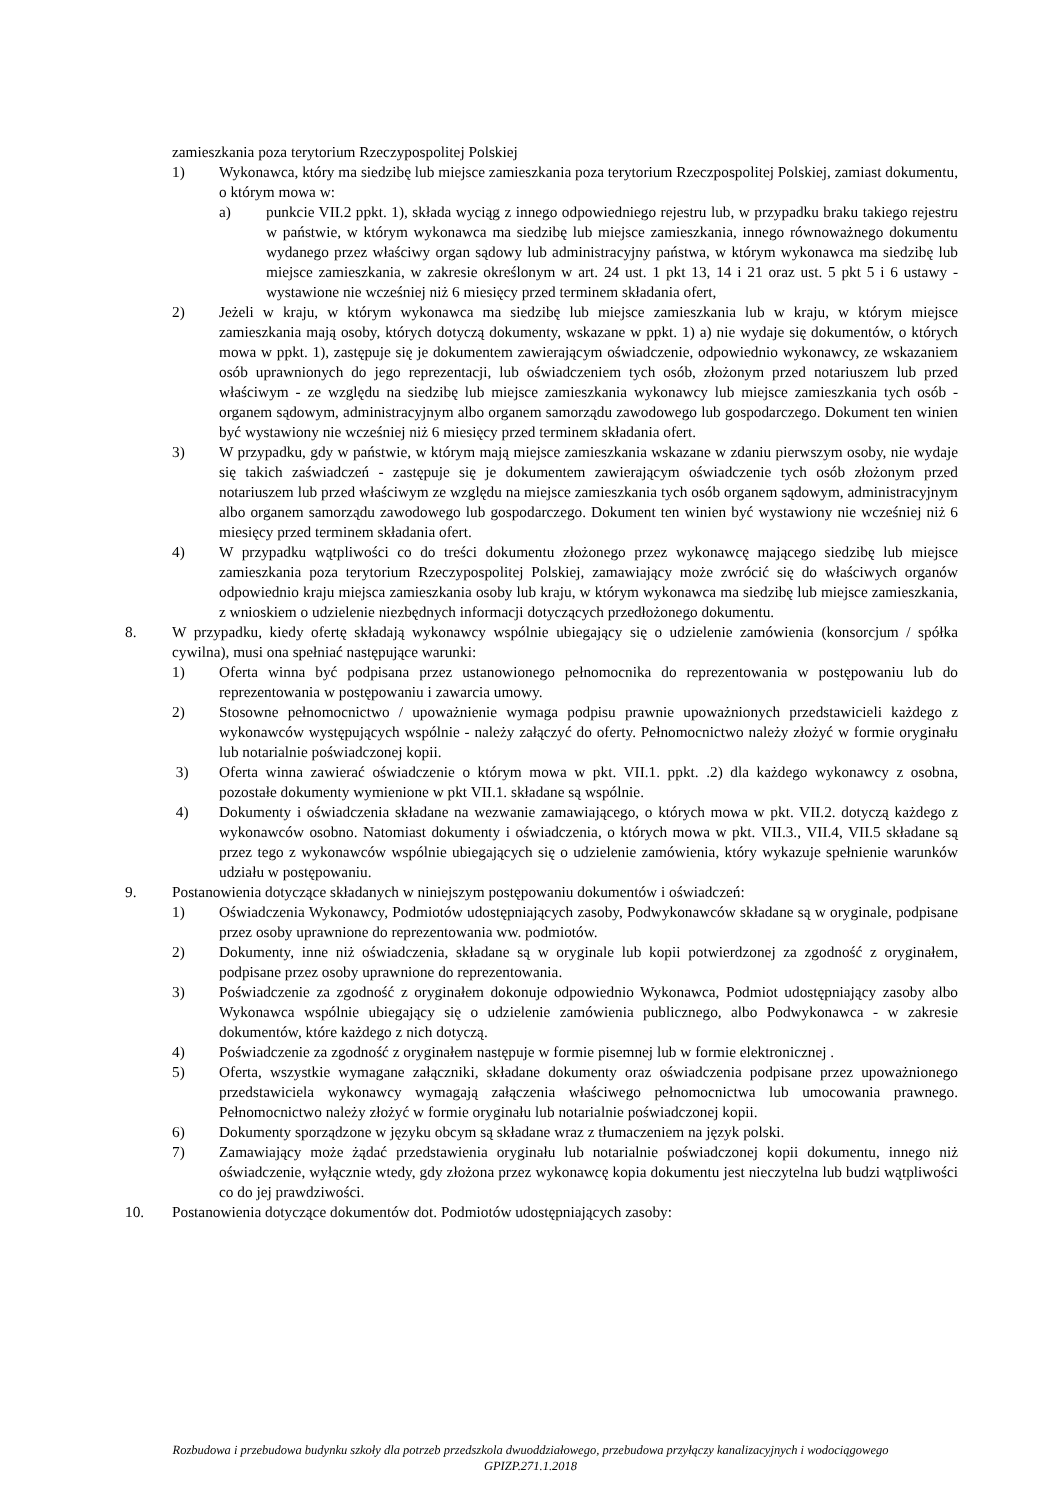zamieszkania poza terytorium Rzeczypospolitej Polskiej
1) Wykonawca, który ma siedzibę lub miejsce zamieszkania poza terytorium Rzeczpospolitej Polskiej, zamiast dokumentu, o którym mowa w:
a) punkcie VII.2 ppkt. 1), składa wyciąg z innego odpowiedniego rejestru lub, w przypadku braku takiego rejestru w państwie, w którym wykonawca ma siedzibę lub miejsce zamieszkania, innego równoważnego dokumentu wydanego przez właściwy organ sądowy lub administracyjny państwa, w którym wykonawca ma siedzibę lub miejsce zamieszkania, w zakresie określonym w art. 24 ust. 1 pkt 13, 14 i 21 oraz ust. 5 pkt 5 i 6 ustawy - wystawione nie wcześniej niż 6 miesięcy przed terminem składania ofert,
2) Jeżeli w kraju, w którym wykonawca ma siedzibę lub miejsce zamieszkania lub w kraju, w którym miejsce zamieszkania mają osoby, których dotyczą dokumenty, wskazane w ppkt. 1) a) nie wydaje się dokumentów, o których mowa w ppkt. 1), zastępuje się je dokumentem zawierającym oświadczenie, odpowiednio wykonawcy, ze wskazaniem osób uprawnionych do jego reprezentacji, lub oświadczeniem tych osób, złożonym przed notariuszem lub przed właściwym - ze względu na siedzibę lub miejsce zamieszkania wykonawcy lub miejsce zamieszkania tych osób - organem sądowym, administracyjnym albo organem samorządu zawodowego lub gospodarczego. Dokument ten winien być wystawiony nie wcześniej niż 6 miesięcy przed terminem składania ofert.
3) W przypadku, gdy w państwie, w którym mają miejsce zamieszkania wskazane w zdaniu pierwszym osoby, nie wydaje się takich zaświadczeń - zastępuje się je dokumentem zawierającym oświadczenie tych osób złożonym przed notariuszem lub przed właściwym ze względu na miejsce zamieszkania tych osób organem sądowym, administracyjnym albo organem samorządu zawodowego lub gospodarczego. Dokument ten winien być wystawiony nie wcześniej niż 6 miesięcy przed terminem składania ofert.
4) W przypadku wątpliwości co do treści dokumentu złożonego przez wykonawcę mającego siedzibę lub miejsce zamieszkania poza terytorium Rzeczypospolitej Polskiej, zamawiający może zwrócić się do właściwych organów odpowiednio kraju miejsca zamieszkania osoby lub kraju, w którym wykonawca ma siedzibę lub miejsce zamieszkania, z wnioskiem o udzielenie niezbędnych informacji dotyczących przedłożonego dokumentu.
8. W przypadku, kiedy ofertę składają wykonawcy wspólnie ubiegający się o udzielenie zamówienia (konsorcjum / spółka cywilna), musi ona spełniać następujące warunki:
1) Oferta winna być podpisana przez ustanowionego pełnomocnika do reprezentowania w postępowaniu lub do reprezentowania w postępowaniu i zawarcia umowy.
2) Stosowne pełnomocnictwo / upoważnienie wymaga podpisu prawnie upoważnionych przedstawicieli każdego z wykonawców występujących wspólnie - należy załączyć do oferty. Pełnomocnictwo należy złożyć w formie oryginału lub notarialnie poświadczonej kopii.
3) Oferta winna zawierać oświadczenie o którym mowa w pkt. VII.1. ppkt. .2) dla każdego wykonawcy z osobna, pozostałe dokumenty wymienione w pkt VII.1. składane są wspólnie.
4) Dokumenty i oświadczenia składane na wezwanie zamawiającego, o których mowa w pkt. VII.2. dotyczą każdego z wykonawców osobno. Natomiast dokumenty i oświadczenia, o których mowa w pkt. VII.3., VII.4, VII.5 składane są przez tego z wykonawców wspólnie ubiegających się o udzielenie zamówienia, który wykazuje spełnienie warunków udziału w postępowaniu.
9. Postanowienia dotyczące składanych w niniejszym postępowaniu dokumentów i oświadczeń:
1) Oświadczenia Wykonawcy, Podmiotów udostępniających zasoby, Podwykonawców składane są w oryginale, podpisane przez osoby uprawnione do reprezentowania ww. podmiotów.
2) Dokumenty, inne niż oświadczenia, składane są w oryginale lub kopii potwierdzonej za zgodność z oryginałem, podpisane przez osoby uprawnione do reprezentowania.
3) Poświadczenie za zgodność z oryginałem dokonuje odpowiednio Wykonawca, Podmiot udostępniający zasoby albo Wykonawca wspólnie ubiegający się o udzielenie zamówienia publicznego, albo Podwykonawca - w zakresie dokumentów, które każdego z nich dotyczą.
4) Poświadczenie za zgodność z oryginałem następuje w formie pisemnej lub w formie elektronicznej .
5) Oferta, wszystkie wymagane załączniki, składane dokumenty oraz oświadczenia podpisane przez upoważnionego przedstawiciela wykonawcy wymagają załączenia właściwego pełnomocnictwa lub umocowania prawnego. Pełnomocnictwo należy złożyć w formie oryginału lub notarialnie poświadczonej kopii.
6) Dokumenty sporządzone w języku obcym są składane wraz z tłumaczeniem na język polski.
7) Zamawiający może żądać przedstawienia oryginału lub notarialnie poświadczonej kopii dokumentu, innego niż oświadczenie, wyłącznie wtedy, gdy złożona przez wykonawcę kopia dokumentu jest nieczytelna lub budzi wątpliwości co do jej prawdziwości.
10. Postanowienia dotyczące dokumentów dot. Podmiotów udostępniających zasoby:
Rozbudowa i przebudowa budynku szkoły dla potrzeb przedszkola dwuoddziałowego, przebudowa przyłączy kanalizacyjnych i wodociągowego
GPIZP.271.1.2018